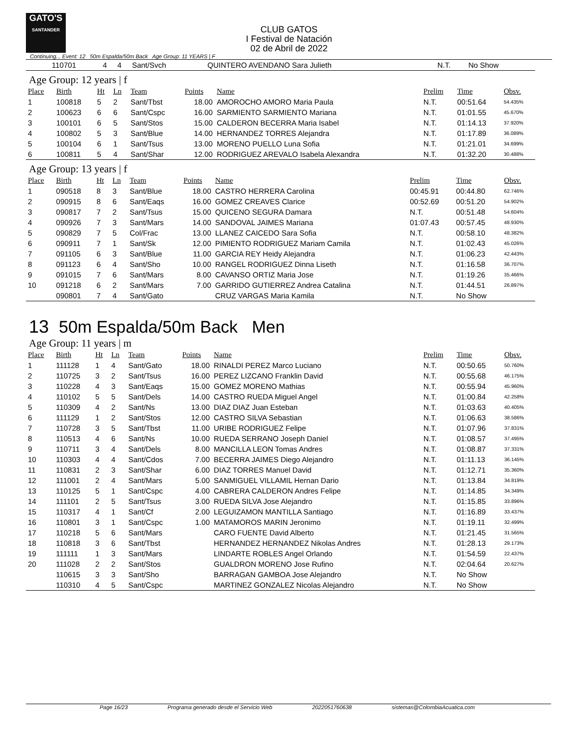GATO'S
SANTANDER
CLUB GATOS
I Festival de Natación
02 de Abril de 2022
Continuing... Event: 12 50m Espalda/50m Back Age Group: 11 YEARS | F
| | 110701 | 4 | 4 | Sant/Svch | | QUINTERO AVENDANO Sara Julieth | N.T. | No Show | |
Age Group: 12 years | f
| Place | Birth | Ht | Ln | Team | Points | Name | Prelim | Time | Obsv. |
| --- | --- | --- | --- | --- | --- | --- | --- | --- | --- |
| 1 | 100818 | 5 | 2 | Sant/Tbst | 18.00 | AMOROCHO AMORO Maria Paula | N.T. | 00:51.64 | 54.435% |
| 2 | 100623 | 6 | 6 | Sant/Cspc | 16.00 | SARMIENTO SARMIENTO Mariana | N.T. | 01:01.55 | 45.670% |
| 3 | 100101 | 6 | 5 | Sant/Stos | 15.00 | CALDERON BECERRA Maria Isabel | N.T. | 01:14.13 | 37.920% |
| 4 | 100802 | 5 | 3 | Sant/Blue | 14.00 | HERNANDEZ TORRES Alejandra | N.T. | 01:17.89 | 36.089% |
| 5 | 100104 | 6 | 1 | Sant/Tsus | 13.00 | MORENO PUELLO Luna Sofia | N.T. | 01:21.01 | 34.699% |
| 6 | 100811 | 5 | 4 | Sant/Shar | 12.00 | RODRIGUEZ AREVALO Isabela Alexandra | N.T. | 01:32.20 | 30.488% |
Age Group: 13 years | f
| Place | Birth | Ht | Ln | Team | Points | Name | Prelim | Time | Obsv. |
| --- | --- | --- | --- | --- | --- | --- | --- | --- | --- |
| 1 | 090518 | 8 | 3 | Sant/Blue | 18.00 | CASTRO HERRERA Carolina | 00:45.91 | 00:44.80 | 62.746% |
| 2 | 090915 | 8 | 6 | Sant/Eaqs | 16.00 | GOMEZ CREAVES Clarice | 00:52.69 | 00:51.20 | 54.902% |
| 3 | 090817 | 7 | 2 | Sant/Tsus | 15.00 | QUICENO SEGURA Damara | N.T. | 00:51.48 | 54.604% |
| 4 | 090926 | 7 | 3 | Sant/Mars | 14.00 | SANDOVAL JAIMES Mariana | 01:07.43 | 00:57.45 | 48.930% |
| 5 | 090829 | 7 | 5 | Col/Frac | 13.00 | LLANEZ CAICEDO Sara Sofia | N.T. | 00:58.10 | 48.382% |
| 6 | 090911 | 7 | 1 | Sant/Sk | 12.00 | PIMIENTO RODRIGUEZ Mariam Camila | N.T. | 01:02.43 | 45.026% |
| 7 | 091105 | 6 | 3 | Sant/Blue | 11.00 | GARCIA REY Heidy Alejandra | N.T. | 01:06.23 | 42.443% |
| 8 | 091123 | 6 | 4 | Sant/Sho | 10.00 | RANGEL RODRIGUEZ Dinna Liseth | N.T. | 01:16.58 | 36.707% |
| 9 | 091015 | 7 | 6 | Sant/Mars | 8.00 | CAVANSO ORTIZ Maria Jose | N.T. | 01:19.26 | 35.466% |
| 10 | 091218 | 6 | 2 | Sant/Mars | 7.00 | GARRIDO GUTIERREZ Andrea Catalina | N.T. | 01:44.51 | 26.897% |
| | 090801 | 7 | 4 | Sant/Gato | | CRUZ VARGAS Maria Kamila | N.T. | No Show | |
13 50m Espalda/50m Back Men
Age Group: 11 years | m
| Place | Birth | Ht | Ln | Team | Points | Name | Prelim | Time | Obsv. |
| --- | --- | --- | --- | --- | --- | --- | --- | --- | --- |
| 1 | 111128 | 1 | 4 | Sant/Gato | 18.00 | RINALDI PEREZ Marco Luciano | N.T. | 00:50.65 | 50.760% |
| 2 | 110725 | 3 | 2 | Sant/Tsus | 16.00 | PEREZ LIZCANO Franklin David | N.T. | 00:55.68 | 46.175% |
| 3 | 110228 | 4 | 3 | Sant/Eaqs | 15.00 | GOMEZ MORENO Mathias | N.T. | 00:55.94 | 45.960% |
| 4 | 110102 | 5 | 5 | Sant/Dels | 14.00 | CASTRO RUEDA Miguel Angel | N.T. | 01:00.84 | 42.258% |
| 5 | 110309 | 4 | 2 | Sant/Ns | 13.00 | DIAZ DIAZ Juan Esteban | N.T. | 01:03.63 | 40.405% |
| 6 | 111129 | 1 | 2 | Sant/Stos | 12.00 | CASTRO SILVA Sebastian | N.T. | 01:06.63 | 38.586% |
| 7 | 110728 | 3 | 5 | Sant/Tbst | 11.00 | URIBE RODRIGUEZ Felipe | N.T. | 01:07.96 | 37.831% |
| 8 | 110513 | 4 | 6 | Sant/Ns | 10.00 | RUEDA SERRANO Joseph Daniel | N.T. | 01:08.57 | 37.495% |
| 9 | 110711 | 3 | 4 | Sant/Dels | 8.00 | MANCILLA LEON Tomas Andres | N.T. | 01:08.87 | 37.331% |
| 10 | 110303 | 4 | 4 | Sant/Cdos | 7.00 | BECERRA JAIMES Diego Alejandro | N.T. | 01:11.13 | 36.145% |
| 11 | 110831 | 2 | 3 | Sant/Shar | 6.00 | DIAZ TORRES Manuel David | N.T. | 01:12.71 | 35.360% |
| 12 | 111001 | 2 | 4 | Sant/Mars | 5.00 | SANMIGUEL VILLAMIL Hernan Dario | N.T. | 01:13.84 | 34.819% |
| 13 | 110125 | 5 | 1 | Sant/Cspc | 4.00 | CABRERA CALDERON Andres Felipe | N.T. | 01:14.85 | 34.349% |
| 14 | 111101 | 2 | 5 | Sant/Tsus | 3.00 | RUEDA SILVA Jose Alejandro | N.T. | 01:15.85 | 33.896% |
| 15 | 110317 | 4 | 1 | Sant/Cf | 2.00 | LEGUIZAMON MANTILLA Santiago | N.T. | 01:16.89 | 33.437% |
| 16 | 110801 | 3 | 1 | Sant/Cspc | 1.00 | MATAMOROS MARIN Jeronimo | N.T. | 01:19.11 | 32.499% |
| 17 | 110218 | 5 | 6 | Sant/Mars | | CARO FUENTE David Alberto | N.T. | 01:21.45 | 31.565% |
| 18 | 110818 | 3 | 6 | Sant/Tbst | | HERNANDEZ HERNANDEZ Nikolas Andres | N.T. | 01:28.13 | 29.173% |
| 19 | 111111 | 1 | 3 | Sant/Mars | | LINDARTE ROBLES Angel Orlando | N.T. | 01:54.59 | 22.437% |
| 20 | 111028 | 2 | 2 | Sant/Stos | | GUALDRON MORENO Jose Rufino | N.T. | 02:04.64 | 20.627% |
| | 110615 | 3 | 3 | Sant/Sho | | BARRAGAN GAMBOA Jose Alejandro | N.T. | No Show | |
| | 110310 | 4 | 5 | Sant/Cspc | | MARTINEZ GONZALEZ Nicolas Alejandro | N.T. | No Show | |
Page 16/23 Programa generado desde el Servicio Web 2022051760638 sistemas@ColombiaAcuatica.com